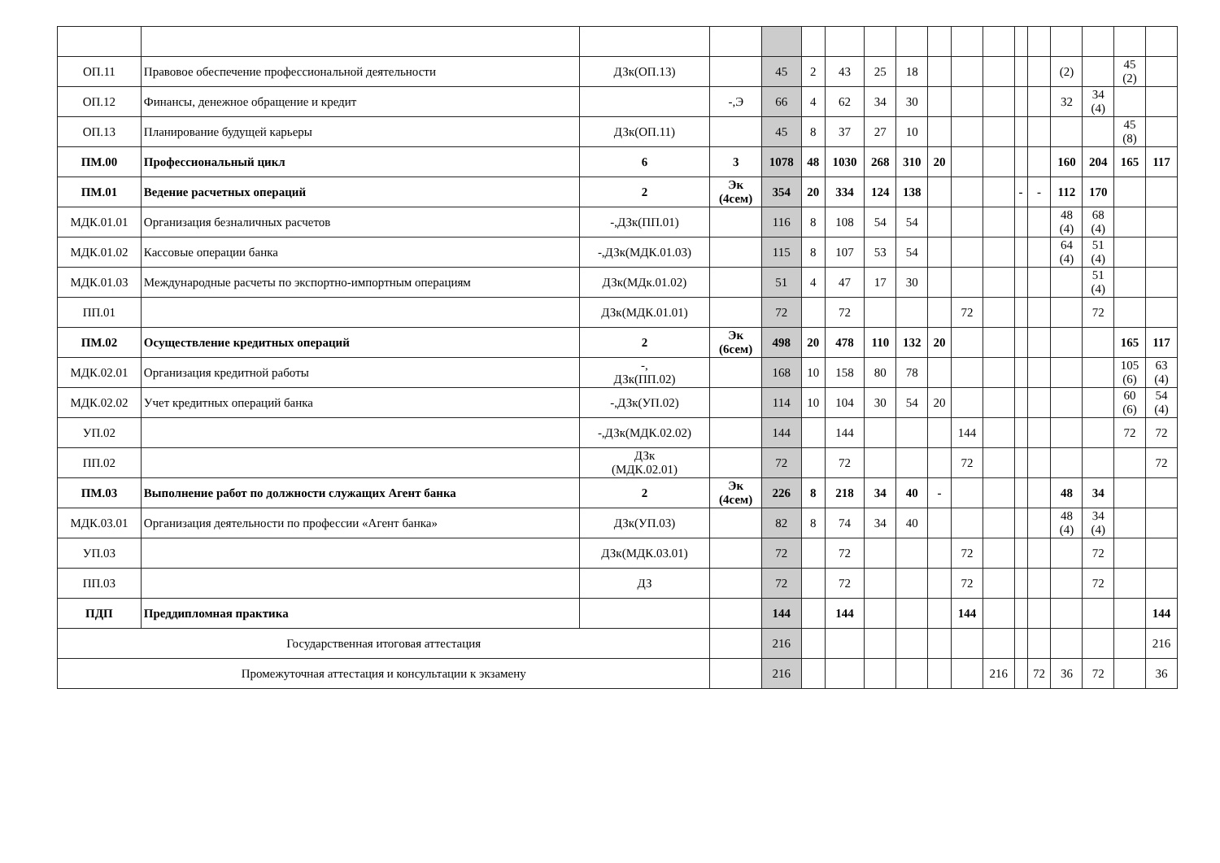| ОП.11 | Правовое обеспечение профессиональной деятельности | ДЗк(ОП.13) | | 45 | 2 | 43 | 25 | 18 | | | | | | (2) | | 45 (2) | |
| ОП.12 | Финансы, денежное обращение и кредит | | -,Э | 66 | 4 | 62 | 34 | 30 | | | | | | 32 | 34 (4) | | |
| ОП.13 | Планирование будущей карьеры | ДЗк(ОП.11) | | 45 | 8 | 37 | 27 | 10 | | | | | | | | 45 (8) | |
| ПМ.00 | Профессиональный цикл | 6 | 3 | 1078 | 48 | 1030 | 268 | 310 | 20 | | | | | 160 | 204 | 165 | 117 |
| ПМ.01 | Ведение расчетных операций | 2 | Эк (4сем) | 354 | 20 | 334 | 124 | 138 | | | | - | - | 112 | 170 | | |
| МДК.01.01 | Организация безналичных расчетов | -,ДЗк(ПП.01) | | 116 | 8 | 108 | 54 | 54 | | | | | | 48 (4) | 68 (4) | | |
| МДК.01.02 | Кассовые операции банка | -,ДЗк(МДК.01.03) | | 115 | 8 | 107 | 53 | 54 | | | | | | 64 (4) | 51 (4) | | |
| МДК.01.03 | Международные расчеты по экспортно-импортным операциям | ДЗк(МДк.01.02) | | 51 | 4 | 47 | 17 | 30 | | | | | | | 51 (4) | | |
| ПП.01 | | ДЗк(МДК.01.01) | | 72 | | 72 | | | | 72 | | | | | 72 | | |
| ПМ.02 | Осуществление кредитных операций | 2 | Эк (6сем) | 498 | 20 | 478 | 110 | 132 | 20 | | | | | | | 165 | 117 |
| МДК.02.01 | Организация кредитной работы | -, ДЗк(ПП.02) | | 168 | 10 | 158 | 80 | 78 | | | | | | | | 105 (6) | 63 (4) |
| МДК.02.02 | Учет кредитных операций банка | -,ДЗк(УП.02) | | 114 | 10 | 104 | 30 | 54 | 20 | | | | | | | 60 (6) | 54 (4) |
| УП.02 | | -,ДЗк(МДК.02.02) | | 144 | | 144 | | | | 144 | | | | | | 72 | 72 |
| ПП.02 | | ДЗк (МДК.02.01) | | 72 | | 72 | | | | 72 | | | | | | | 72 |
| ПМ.03 | Выполнение работ по должности служащих Агент банка | 2 | Эк (4сем) | 226 | 8 | 218 | 34 | 40 | - | | | | | 48 | 34 | | |
| МДК.03.01 | Организация деятельности по профессии «Агент банка» | ДЗк(УП.03) | | 82 | 8 | 74 | 34 | 40 | | | | | | 48 (4) | 34 (4) | | |
| УП.03 | | ДЗк(МДК.03.01) | | 72 | | 72 | | | | 72 | | | | | 72 | | |
| ПП.03 | | ДЗ | | 72 | | 72 | | | | 72 | | | | | 72 | | |
| ПДП | Преддипломная практика | | | 144 | | 144 | | | | 144 | | | | | | | 144 |
| Государственная итоговая аттестация | | | | 216 | | | | | | | | | | | | | 216 |
| Промежуточная аттестация и консультации к экзамену | | | | 216 | | | | | | | 216 | | 72 | 36 | 72 | | 36 |